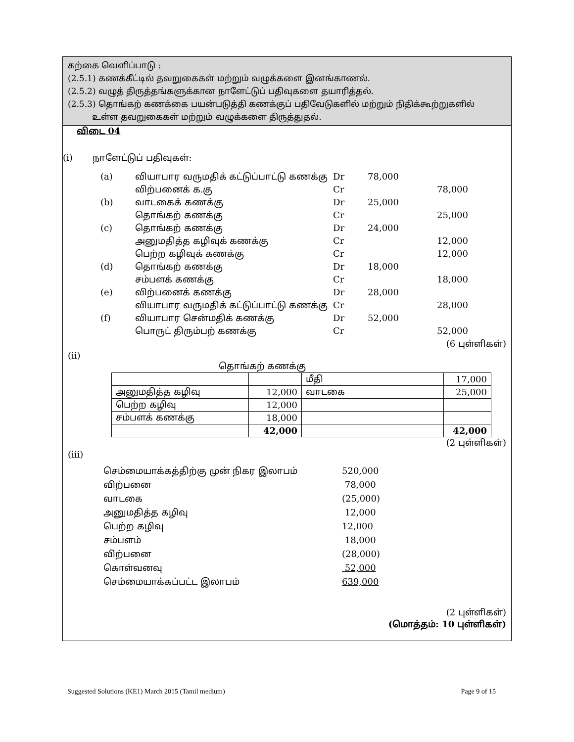கற்கை வெளிப்பாடு :
(2.5.1) கணக்கீட்டில் தவறுகைகள் மற்றும் வழுக்களை இனங்காணல்.
(2.5.2) வழுத் திருத்தங்களுக்கான நாளேட்டுப் பதிவுகளை தயாரித்தல்.
(2.5.3) தொங்கற் கணக்கை பயன்படுத்தி கணக்குப் பதிவேடுகளில் மற்றும் நிதிக்கூற்றுகளில்
உள்ள தவறுகைகள் மற்றும் வழுக்களை திருத்துதல்.
விடை 04
(i) நாளேட்டுப் பதிவுகள்:
| (a) | வியாபார வருமதிக் கட்டுப்பாட்டு கணக்கு | Dr | 78,000 | |
| | விற்பனைக் க.கு | Cr | | 78,000 |
| (b) | வாடகைக் கணக்கு | Dr | 25,000 | |
| | தொங்கற் கணக்கு | Cr | | 25,000 |
| (c) | தொங்கற் கணக்கு | Dr | 24,000 | |
| | அனுமதித்த கழிவுக் கணக்கு | Cr | | 12,000 |
| | பெற்ற கழிவுக் கணக்கு | Cr | | 12,000 |
| (d) | தொங்கற் கணக்கு | Dr | 18,000 | |
| | சம்பளக் கணக்கு | Cr | | 18,000 |
| (e) | விற்பனைக் கணக்கு | Dr | 28,000 | |
| | வியாபார வருமதிக் கட்டுப்பாட்டு கணக்கு | Cr | | 28,000 |
| (f) | வியாபார சென்மதிக் கணக்கு | Dr | 52,000 | |
| | பொருட் திரும்பற் கணக்கு | Cr | | 52,000 |
(6 புள்ளிகள்)
(ii)
தொங்கற் கணக்கு
| | | மீதி | 17,000 |
| அனுமதித்த கழிவு | 12,000 | வாடகை | 25,000 |
| பெற்ற கழிவு | 12,000 | | |
| சம்பளக் கணக்கு | 18,000 | | |
| | 42,000 | | 42,000 |
(2 புள்ளிகள்)
(iii)
| செம்மையாக்கத்திற்கு முன் நிகர இலாபம் | 520,000 |
| விற்பனை | 78,000 |
| வாடகை | (25,000) |
| அனுமதித்த கழிவு | 12,000 |
| பெற்ற கழிவு | 12,000 |
| சம்பளம் | 18,000 |
| விற்பனை | (28,000) |
| கொள்வனவு | 52,000 |
| செம்மையாக்கப்பட்ட இலாபம் | 639,000 |
(2 புள்ளிகள்)
(மொத்தம்: 10 புள்ளிகள்)
Suggested Solutions (KE1) March 2015 (Tamil medium) Page 9 of 15